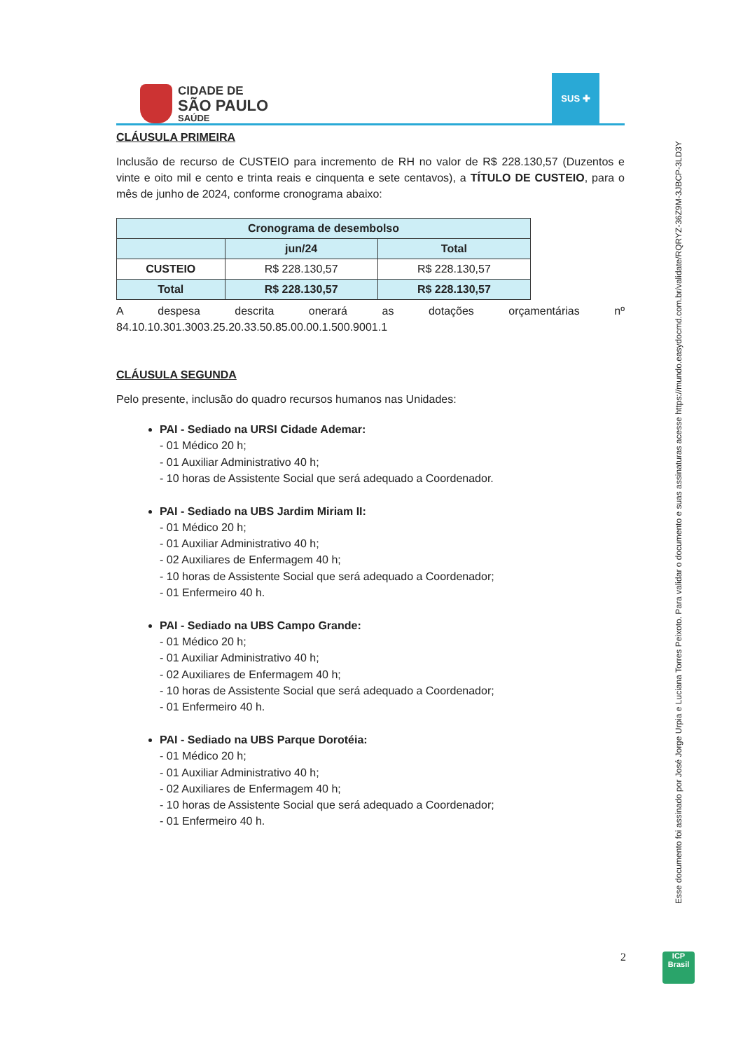CIDADE DE
SÃO PAULO
SAÚDE
SUS ✚
CLÁUSULA PRIMEIRA
Inclusão de recurso de CUSTEIO para incremento de RH no valor de R$ 228.130,57 (Duzentos e vinte e oito mil e cento e trinta reais e cinquenta e sete centavos), a TÍTULO DE CUSTEIO, para o mês de junho de 2024, conforme cronograma abaixo:
| Cronograma de desembolso | | |
| --- | --- | --- |
| | jun/24 | Total |
| CUSTEIO | R$ 228.130,57 | R$ 228.130,57 |
| Total | R$ 228.130,57 | R$ 228.130,57 |
A despesa descrita onerará as dotações orçamentárias nº
84.10.10.301.3003.25.20.33.50.85.00.00.1.500.9001.1
CLÁUSULA SEGUNDA
Pelo presente, inclusão do quadro recursos humanos nas Unidades:
PAI - Sediado na URSI Cidade Ademar:
- 01 Médico 20 h;
- 01 Auxiliar Administrativo 40 h;
- 10 horas de Assistente Social que será adequado a Coordenador.
PAI - Sediado na UBS Jardim Miriam II:
- 01 Médico 20 h;
- 01 Auxiliar Administrativo 40 h;
- 02 Auxiliares de Enfermagem 40 h;
- 10 horas de Assistente Social que será adequado a Coordenador;
- 01 Enfermeiro 40 h.
PAI - Sediado na UBS Campo Grande:
- 01 Médico 20 h;
- 01 Auxiliar Administrativo 40 h;
- 02 Auxiliares de Enfermagem 40 h;
- 10 horas de Assistente Social que será adequado a Coordenador;
- 01 Enfermeiro 40 h.
PAI - Sediado na UBS Parque Dorotéia:
- 01 Médico 20 h;
- 01 Auxiliar Administrativo 40 h;
- 02 Auxiliares de Enfermagem 40 h;
- 10 horas de Assistente Social que será adequado a Coordenador;
- 01 Enfermeiro 40 h.
Esse documento foi assinado por José Jorge Urpia e Luciana Torres Peixoto. Para validar o documento e suas assinaturas acesse https://mundo.easydocmd.com.br/validate/RQRYZ-36Z9M-3JBCP-3LD3Y
2
ICP
Brasil